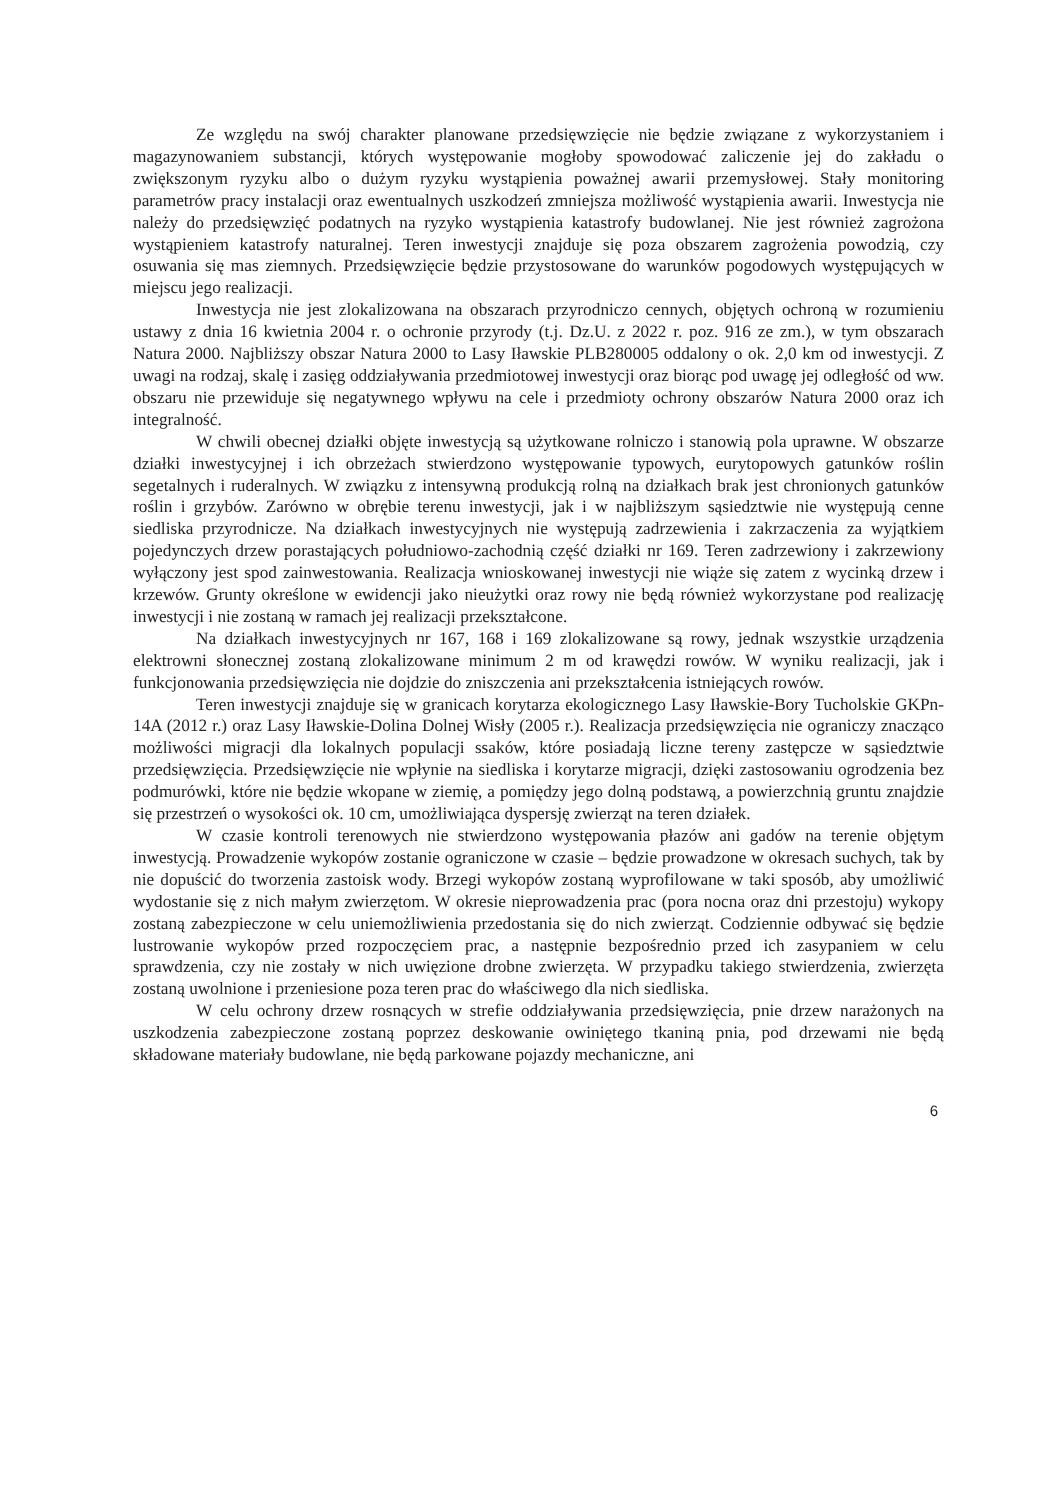Ze względu na swój charakter planowane przedsięwzięcie nie będzie związane z wykorzystaniem i magazynowaniem substancji, których występowanie mogłoby spowodować zaliczenie jej do zakładu o zwiększonym ryzyku albo o dużym ryzyku wystąpienia poważnej awarii przemysłowej. Stały monitoring parametrów pracy instalacji oraz ewentualnych uszkodzeń zmniejsza możliwość wystąpienia awarii. Inwestycja nie należy do przedsięwzięć podatnych na ryzyko wystąpienia katastrofy budowlanej. Nie jest również zagrożona wystąpieniem katastrofy naturalnej. Teren inwestycji znajduje się poza obszarem zagrożenia powodzią, czy osuwania się mas ziemnych. Przedsięwzięcie będzie przystosowane do warunków pogodowych występujących w miejscu jego realizacji.
Inwestycja nie jest zlokalizowana na obszarach przyrodniczo cennych, objętych ochroną w rozumieniu ustawy z dnia 16 kwietnia 2004 r. o ochronie przyrody (t.j. Dz.U. z 2022 r. poz. 916 ze zm.), w tym obszarach Natura 2000. Najbliższy obszar Natura 2000 to Lasy Iławskie PLB280005 oddalony o ok. 2,0 km od inwestycji. Z uwagi na rodzaj, skalę i zasięg oddziaływania przedmiotowej inwestycji oraz biorąc pod uwagę jej odległość od ww. obszaru nie przewiduje się negatywnego wpływu na cele i przedmioty ochrony obszarów Natura 2000 oraz ich integralność.
W chwili obecnej działki objęte inwestycją są użytkowane rolniczo i stanowią pola uprawne. W obszarze działki inwestycyjnej i ich obrzeżach stwierdzono występowanie typowych, eurytopowych gatunków roślin segetalnych i ruderalnych. W związku z intensywną produkcją rolną na działkach brak jest chronionych gatunków roślin i grzybów. Zarówno w obrębie terenu inwestycji, jak i w najbliższym sąsiedztwie nie występują cenne siedliska przyrodnicze. Na działkach inwestycyjnych nie występują zadrzewienia i zakrzaczenia za wyjątkiem pojedynczych drzew porastających południowo-zachodnią część działki nr 169. Teren zadrzewiony i zakrzewiony wyłączony jest spod zainwestowania. Realizacja wnioskowanej inwestycji nie wiąże się zatem z wycinką drzew i krzewów. Grunty określone w ewidencji jako nieużytki oraz rowy nie będą również wykorzystane pod realizację inwestycji i nie zostaną w ramach jej realizacji przekształcone.
Na działkach inwestycyjnych nr 167, 168 i 169 zlokalizowane są rowy, jednak wszystkie urządzenia elektrowni słonecznej zostaną zlokalizowane minimum 2 m od krawędzi rowów. W wyniku realizacji, jak i funkcjonowania przedsięwzięcia nie dojdzie do zniszczenia ani przekształcenia istniejących rowów.
Teren inwestycji znajduje się w granicach korytarza ekologicznego Lasy Iławskie-Bory Tucholskie GKPn-14A (2012 r.) oraz Lasy Iławskie-Dolina Dolnej Wisły (2005 r.). Realizacja przedsięwzięcia nie ograniczy znacząco możliwości migracji dla lokalnych populacji ssaków, które posiadają liczne tereny zastępcze w sąsiedztwie przedsięwzięcia. Przedsięwzięcie nie wpłynie na siedliska i korytarze migracji, dzięki zastosowaniu ogrodzenia bez podmurówki, które nie będzie wkopane w ziemię, a pomiędzy jego dolną podstawą, a powierzchnią gruntu znajdzie się przestrzeń o wysokości ok. 10 cm, umożliwiająca dyspersję zwierząt na teren działek.
W czasie kontroli terenowych nie stwierdzono występowania płazów ani gadów na terenie objętym inwestycją. Prowadzenie wykopów zostanie ograniczone w czasie – będzie prowadzone w okresach suchych, tak by nie dopuścić do tworzenia zastoisk wody. Brzegi wykopów zostaną wyprofilowane w taki sposób, aby umożliwić wydostanie się z nich małym zwierzętom. W okresie nieprowadzenia prac (pora nocna oraz dni przestoju) wykopy zostaną zabezpieczone w celu uniemożliwienia przedostania się do nich zwierząt. Codziennie odbywać się będzie lustrowanie wykopów przed rozpoczęciem prac, a następnie bezpośrednio przed ich zasypaniem w celu sprawdzenia, czy nie zostały w nich uwięzione drobne zwierzęta. W przypadku takiego stwierdzenia, zwierzęta zostaną uwolnione i przeniesione poza teren prac do właściwego dla nich siedliska.
W celu ochrony drzew rosnących w strefie oddziaływania przedsięwzięcia, pnie drzew narażonych na uszkodzenia zabezpieczone zostaną poprzez deskowanie owiniętego tkaniną pnia, pod drzewami nie będą składowane materiały budowlane, nie będą parkowane pojazdy mechaniczne, ani
6